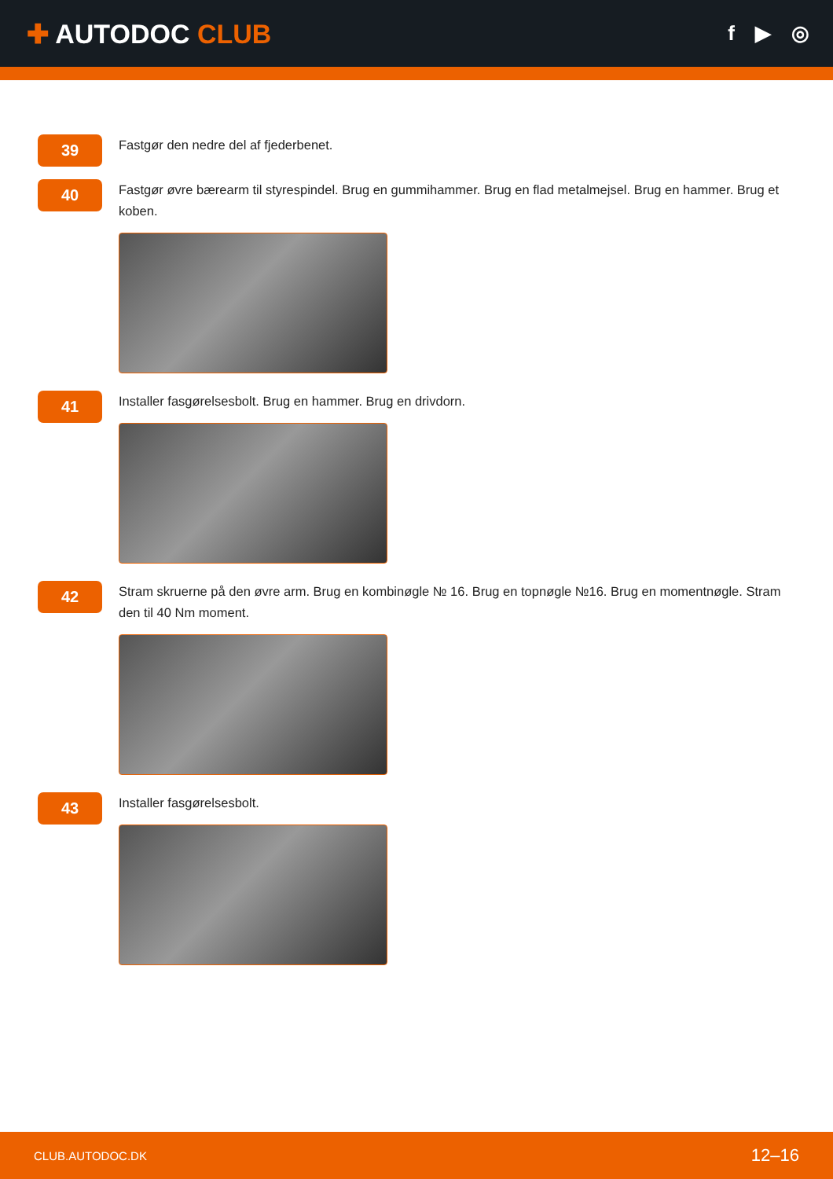✚ AUTODOC CLUB
f ▶ ◎
39
Fastgør den nedre del af fjederbenet.
40
Fastgør øvre bærearm til styrespindel. Brug en gummihammer. Brug en flad metalmejsel. Brug en hammer. Brug et koben.
41
Installer fasgørelsesbolt. Brug en hammer. Brug en drivdorn.
42
Stram skruerne på den øvre arm. Brug en kombinøgle № 16. Brug en topnøgle №16. Brug en momentnøgle. Stram den til 40 Nm moment.
43
Installer fasgørelsesbolt.
CLUB.AUTODOC.DK 12–16